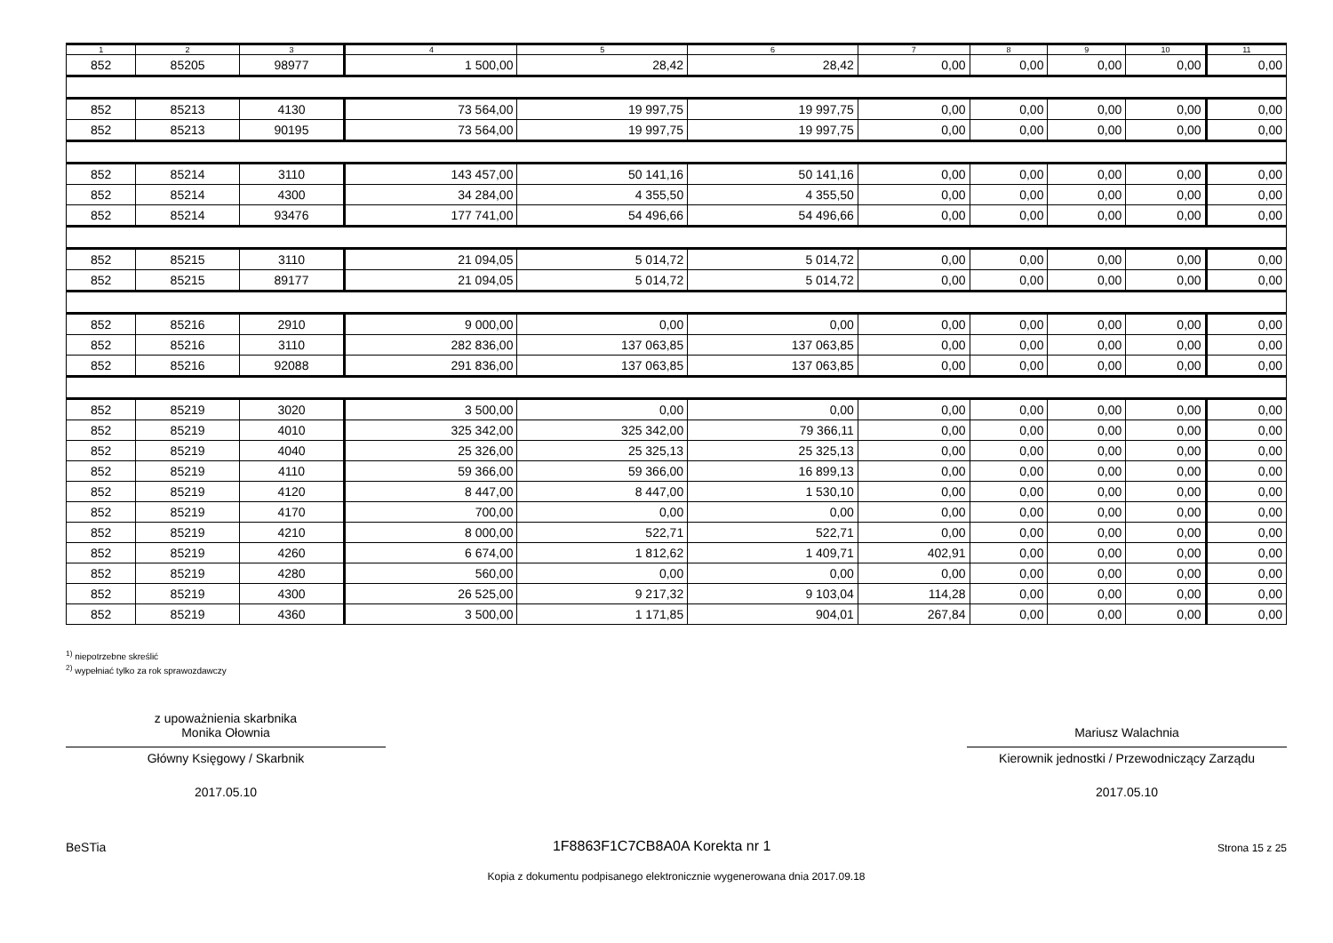| 1 | 2 | 3 | 4 | 5 | 6 | 7 | 8 | 9 | 10 | 11 |
| --- | --- | --- | --- | --- | --- | --- | --- | --- | --- | --- |
| 852 | 85205 | 98977 | 1 500,00 | 28,42 | 28,42 | 0,00 | 0,00 | 0,00 | 0,00 | 0,00 |
| 852 | 85213 | 4130 | 73 564,00 | 19 997,75 | 19 997,75 | 0,00 | 0,00 | 0,00 | 0,00 | 0,00 |
| 852 | 85213 | 90195 | 73 564,00 | 19 997,75 | 19 997,75 | 0,00 | 0,00 | 0,00 | 0,00 | 0,00 |
| 852 | 85214 | 3110 | 143 457,00 | 50 141,16 | 50 141,16 | 0,00 | 0,00 | 0,00 | 0,00 | 0,00 |
| 852 | 85214 | 4300 | 34 284,00 | 4 355,50 | 4 355,50 | 0,00 | 0,00 | 0,00 | 0,00 | 0,00 |
| 852 | 85214 | 93476 | 177 741,00 | 54 496,66 | 54 496,66 | 0,00 | 0,00 | 0,00 | 0,00 | 0,00 |
| 852 | 85215 | 3110 | 21 094,05 | 5 014,72 | 5 014,72 | 0,00 | 0,00 | 0,00 | 0,00 | 0,00 |
| 852 | 85215 | 89177 | 21 094,05 | 5 014,72 | 5 014,72 | 0,00 | 0,00 | 0,00 | 0,00 | 0,00 |
| 852 | 85216 | 2910 | 9 000,00 | 0,00 | 0,00 | 0,00 | 0,00 | 0,00 | 0,00 | 0,00 |
| 852 | 85216 | 3110 | 282 836,00 | 137 063,85 | 137 063,85 | 0,00 | 0,00 | 0,00 | 0,00 | 0,00 |
| 852 | 85216 | 92088 | 291 836,00 | 137 063,85 | 137 063,85 | 0,00 | 0,00 | 0,00 | 0,00 | 0,00 |
| 852 | 85219 | 3020 | 3 500,00 | 0,00 | 0,00 | 0,00 | 0,00 | 0,00 | 0,00 | 0,00 |
| 852 | 85219 | 4010 | 325 342,00 | 325 342,00 | 79 366,11 | 0,00 | 0,00 | 0,00 | 0,00 | 0,00 |
| 852 | 85219 | 4040 | 25 326,00 | 25 325,13 | 25 325,13 | 0,00 | 0,00 | 0,00 | 0,00 | 0,00 |
| 852 | 85219 | 4110 | 59 366,00 | 59 366,00 | 16 899,13 | 0,00 | 0,00 | 0,00 | 0,00 | 0,00 |
| 852 | 85219 | 4120 | 8 447,00 | 8 447,00 | 1 530,10 | 0,00 | 0,00 | 0,00 | 0,00 | 0,00 |
| 852 | 85219 | 4170 | 700,00 | 0,00 | 0,00 | 0,00 | 0,00 | 0,00 | 0,00 | 0,00 |
| 852 | 85219 | 4210 | 8 000,00 | 522,71 | 522,71 | 0,00 | 0,00 | 0,00 | 0,00 | 0,00 |
| 852 | 85219 | 4260 | 6 674,00 | 1 812,62 | 1 409,71 | 402,91 | 0,00 | 0,00 | 0,00 | 0,00 |
| 852 | 85219 | 4280 | 560,00 | 0,00 | 0,00 | 0,00 | 0,00 | 0,00 | 0,00 | 0,00 |
| 852 | 85219 | 4300 | 26 525,00 | 9 217,32 | 9 103,04 | 114,28 | 0,00 | 0,00 | 0,00 | 0,00 |
| 852 | 85219 | 4360 | 3 500,00 | 1 171,85 | 904,01 | 267,84 | 0,00 | 0,00 | 0,00 | 0,00 |
<sup>1)</sup> niepotrzebne skreślić
<sup>2)</sup> wypełniać tylko za rok sprawozdawczy
z upoważnienia skarbnika
Monika Ołownia
Główny Księgowy / Skarbnik
2017.05.10
Mariusz Walachnia
Kierownik jednostki / Przewodniczący Zarządu
2017.05.10
BeSTia 1F8863F1C7CB8A0A Korekta nr 1 Strona 15 z 25
Kopia z dokumentu podpisanego elektronicznie wygenerowana dnia 2017.09.18